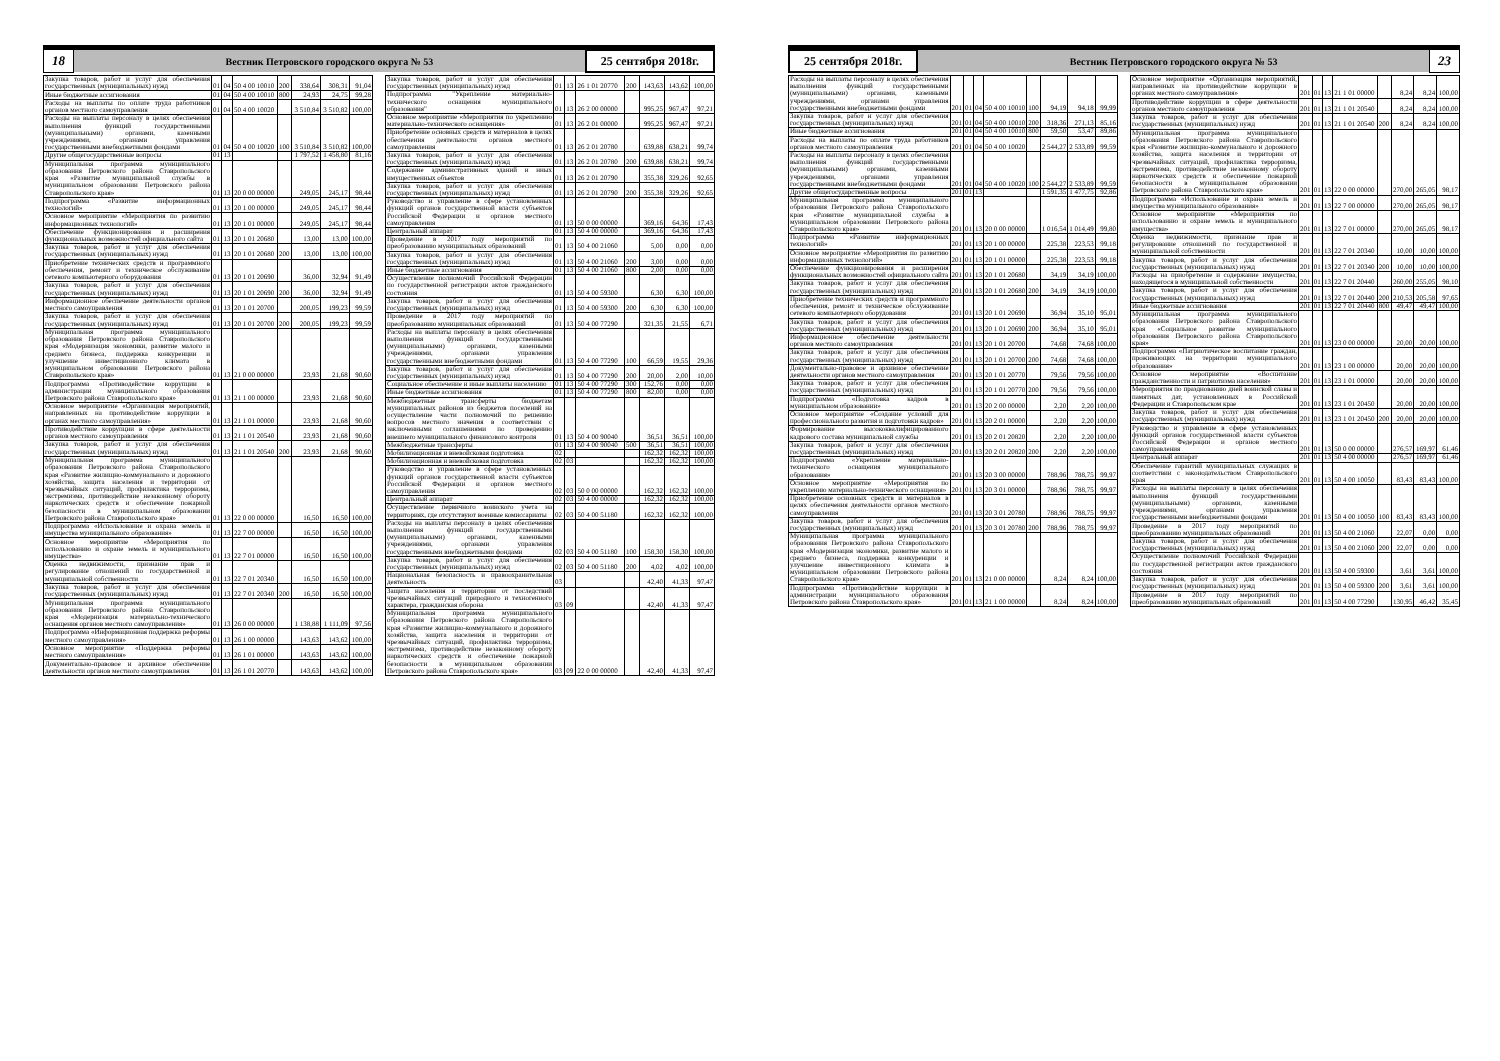18 Вестник Петровского городского округа № 53 25 сентября 2018г.
| Закупка товаров, работ и услуг для обеспечения государственных (муниципальных) нужд | 01 | 04 | 50 4 00 10010 | 200 | 338,64 | 308,31 | 91,04 |
| Иные бюджетные ассигнования | 01 | 04 | 50 4 00 10010 | 800 | 24,93 | 24,75 | 99,28 |
| Расходы на выплаты по оплате труда работников органов местного самоуправления | 01 | 04 | 50 4 00 10020 | | 3 510,84 | 3 510,82 | 100,00 |
| Расходы на выплаты персоналу в целях обеспечения выполнения функций государственными (муниципальными) органами, казенными учреждениями, органами управления государственными внебюджетными фондами | 01 | 04 | 50 4 00 10020 | 100 | 3 510,84 | 3 510,82 | 100,00 |
| Другие общегосударственные вопросы | 01 | 13 | | | 1 797,52 | 1 458,80 | 81,16 |
| Муниципальная программа муниципального образования Петровского района Ставропольского края «Развитие муниципальной службы в муниципальном образовании Петровского района Ставропольского края» | 01 | 13 | 20 0 00 00000 | | 249,05 | 245,17 | 98,44 |
| Подпрограмма «Развитие информационных технологий» | 01 | 13 | 20 1 00 00000 | | 249,05 | 245,17 | 98,44 |
| Основное мероприятие «Мероприятия по развитию информационных технологий» | 01 | 13 | 20 1 01 00000 | | 249,05 | 245,17 | 98,44 |
| Обеспечение функционирования и расширения функциональных возможностей официального сайта | 01 | 13 | 20 1 01 20680 | | 13,00 | 13,00 | 100,00 |
| Закупка товаров, работ и услуг для обеспечения государственных (муниципальных) нужд | 01 | 13 | 20 1 01 20680 | 200 | 13,00 | 13,00 | 100,00 |
| Приобретение технических средств и программного обеспечения, ремонт и техническое обслуживание сетевого компьютерного оборудования | 01 | 13 | 20 1 01 20690 | | 36,00 | 32,94 | 91,49 |
| Закупка товаров, работ и услуг для обеспечения государственных (муниципальных) нужд | 01 | 13 | 20 1 01 20690 | 200 | 36,00 | 32,94 | 91,49 |
| Информационное обеспечение деятельности органов местного самоуправления | 01 | 13 | 20 1 01 20700 | | 200,05 | 199,23 | 99,59 |
| Закупка товаров, работ и услуг для обеспечения государственных (муниципальных) нужд | 01 | 13 | 20 1 01 20700 | 200 | 200,05 | 199,23 | 99,59 |
| Муниципальная программа муниципального образования Петровского района Ставропольского края «Модернизация экономики, развитие малого и среднего бизнеса, поддержка конкуренции и улучшение инвестиционного климата в муниципальном образовании Петровского района Ставропольского края» | 01 | 13 | 21 0 00 00000 | | 23,93 | 21,68 | 90,60 |
| Подпрограмма «Противодействие коррупции в администрации муниципального образования Петровского района Ставропольского края» | 01 | 13 | 21 1 00 00000 | | 23,93 | 21,68 | 90,60 |
| Основное мероприятие «Организация мероприятий, направленных на противодействие коррупции в органах местного самоуправления» | 01 | 13 | 21 1 01 00000 | | 23,93 | 21,68 | 90,60 |
| Противодействие коррупции в сфере деятельности органов местного самоуправления | 01 | 13 | 21 1 01 20540 | | 23,93 | 21,68 | 90,60 |
| Закупка товаров, работ и услуг для обеспечения государственных (муниципальных) нужд | 01 | 13 | 21 1 01 20540 | 200 | 23,93 | 21,68 | 90,60 |
| Муниципальная программа муниципального образования Петровского района Ставропольского края «Развитие жилищно-коммунального и дорожного хозяйства, защита населения и территории от чрезвычайных ситуаций, профилактика терроризма, экстремизма, противодействие незаконному обороту наркотических средств и обеспечение пожарной безопасности в муниципальном образовании Петровского района Ставропольского края» | 01 | 13 | 22 0 00 00000 | | 16,50 | 16,50 | 100,00 |
| Подпрограмма «Использование и охрана земель и имущества муниципального образования» | 01 | 13 | 22 7 00 00000 | | 16,50 | 16,50 | 100,00 |
| Основное мероприятие «Мероприятия по использованию и охране земель и муниципального имущества» | 01 | 13 | 22 7 01 00000 | | 16,50 | 16,50 | 100,00 |
| Оценка недвижимости, признание прав и регулирование отношений по государственной и муниципальной собственности | 01 | 13 | 22 7 01 20340 | | 16,50 | 16,50 | 100,00 |
| Закупка товаров, работ и услуг для обеспечения государственных (муниципальных) нужд | 01 | 13 | 22 7 01 20340 | 200 | 16,50 | 16,50 | 100,00 |
| Муниципальная программа муниципального образования Петровского района Ставропольского края «Модернизация материально-технического оснащения органов местного самоуправления» | 01 | 13 | 26 0 00 00000 | | 1 138,88 | 1 111,09 | 97,56 |
| Подпрограмма «Информационная поддержка реформы местного самоуправления» | 01 | 13 | 26 1 00 00000 | | 143,63 | 143,62 | 100,00 |
| Основное мероприятие «Поддержка реформы местного самоуправления» | 01 | 13 | 26 1 01 00000 | | 143,63 | 143,62 | 100,00 |
| Документально-правовое и архивное обеспечение деятельности органов местного самоуправления | 01 | 13 | 26 1 01 20770 | | 143,63 | 143,62 | 100,00 |
| Закупка товаров, работ и услуг для обеспечения государственных (муниципальных) нужд | 01 | 13 | 26 1 01 20770 | 200 | 143,63 | 143,62 | 100,00 |
| Подпрограмма "Укрепление материально-технического оснащения муниципального образования" | 01 | 13 | 26 2 00 00000 | | 995,25 | 967,47 | 97,21 |
| Основное мероприятие «Мероприятия по укреплению материально-технического оснащения» | 01 | 13 | 26 2 01 00000 | | 995,25 | 967,47 | 97,21 |
| Приобретение основных средств и материалов в целях обеспечения деятельности органов местного самоуправления | 01 | 13 | 26 2 01 20780 | | 639,88 | 638,21 | 99,74 |
| Закупка товаров, работ и услуг для обеспечения государственных (муниципальных) нужд | 01 | 13 | 26 2 01 20780 | 200 | 639,88 | 638,21 | 99,74 |
| Содержание административных зданий и иных имущественных объектов | 01 | 13 | 26 2 01 20790 | | 355,38 | 329,26 | 92,65 |
| Закупка товаров, работ и услуг для обеспечения государственных (муниципальных) нужд | 01 | 13 | 26 2 01 20790 | 200 | 355,38 | 329,26 | 92,65 |
| Руководство и управление в сфере установленных функций органов государственной власти субъектов Российской Федерации и органов местного самоуправления | 01 | 13 | 50 0 00 00000 | | 369,16 | 64,36 | 17,43 |
| Центральный аппарат | 01 | 13 | 50 4 00 00000 | | 369,16 | 64,36 | 17,43 |
| Проведение в 2017 году мероприятий по преобразованию муниципальных образований | 01 | 13 | 50 4 00 21060 | | 5,00 | 0,00 | 0,00 |
| Закупка товаров, работ и услуг для обеспечения государственных (муниципальных) нужд | 01 | 13 | 50 4 00 21060 | 200 | 3,00 | 0,00 | 0,00 |
| Иные бюджетные ассигнования | 01 | 13 | 50 4 00 21060 | 800 | 2,00 | 0,00 | 0,00 |
| Осуществление полномочий Российской Федерации по государственной регистрации актов гражданского состояния | 01 | 13 | 50 4 00 59300 | | 6,30 | 6,30 | 100,00 |
| Закупка товаров, работ и услуг для обеспечения государственных (муниципальных) нужд | 01 | 13 | 50 4 00 59300 | 200 | 6,30 | 6,30 | 100,00 |
| Проведение в 2017 году мероприятий по преобразованию муниципальных образований | 01 | 13 | 50 4 00 77290 | | 321,35 | 21,55 | 6,71 |
| Расходы на выплаты персоналу в целях обеспечения выполнения функций государственными (муниципальными) органами, казенными учреждениями, органами управления государственными внебюджетными фондами | 01 | 13 | 50 4 00 77290 | 100 | 66,59 | 19,55 | 29,36 |
| Закупка товаров, работ и услуг для обеспечения государственных (муниципальных) нужд | 01 | 13 | 50 4 00 77290 | 200 | 20,00 | 2,00 | 10,00 |
| Социальное обеспечение и иные выплаты населению | 01 | 13 | 50 4 00 77290 | 300 | 152,76 | 0,00 | 0,00 |
| Иные бюджетные ассигнования | 01 | 13 | 50 4 00 77290 | 800 | 82,00 | 0,00 | 0,00 |
| Межбюджетные трансферты бюджетам муниципальных районов из бюджетов поселений на осуществление части полномочий по решению вопросов местного значения в соответствии с заключенными соглашениями по проведению внешнего муниципального финансового контроля | 01 | 13 | 50 4 00 90040 | | 36,51 | 36,51 | 100,00 |
| Межбюджетные трансферты | 01 | 13 | 50 4 00 90040 | 500 | 36,51 | 36,51 | 100,00 |
| Мобилизационная и вневойсковая подготовка | 02 | | | | 162,32 | 162,32 | 100,00 |
| Мобилизационная и вневойсковая подготовка | 02 | 03 | | | 162,32 | 162,32 | 100,00 |
| Руководство и управление в сфере установленных функций органов государственной власти субъектов Российской Федерации и органов местного самоуправления | 02 | 03 | 50 0 00 00000 | | 162,32 | 162,32 | 100,00 |
| Центральный аппарат | 02 | 03 | 50 4 00 00000 | | 162,32 | 162,32 | 100,00 |
| Осуществление первичного воинского учета на территориях, где отсутствуют военные комиссариаты | 02 | 03 | 50 4 00 51180 | | 162,32 | 162,32 | 100,00 |
| Расходы на выплаты персоналу в целях обеспечения выполнения функций государственными (муниципальными) органами, казенными учреждениями, органами управления государственными внебюджетными фондами | 02 | 03 | 50 4 00 51180 | 100 | 158,30 | 158,30 | 100,00 |
| Закупка товаров, работ и услуг для обеспечения государственных (муниципальных) нужд | 02 | 03 | 50 4 00 51180 | 200 | 4,02 | 4,02 | 100,00 |
| Национальная безопасность и правоохранительная деятельность | 03 | | | | 42,40 | 41,33 | 97,47 |
| Защита населения и территории от последствий чрезвычайных ситуаций природного и техногенного характера, гражданская оборона | 03 | 09 | | | 42,40 | 41,33 | 97,47 |
| Муниципальная программа муниципального образования Петровского района Ставропольского края «Развитие жилищно-коммунального и дорожного хозяйства, защита населения и территории от чрезвычайных ситуаций, профилактика терроризма, экстремизма, противодействие незаконному обороту наркотических средств и обеспечение пожарной безопасности в муниципальном образовании Петровского района Ставропольского края» | 03 | 09 | 22 0 00 00000 | | 42,40 | 41,33 | 97,47 |
25 сентября 2018г. Вестник Петровского городского округа № 53 23
| Расходы на выплаты персоналу в целях обеспечения выполнения функций государственными (муниципальными) органами, казенными учреждениями, органами управления государственными внебюджетными фондами | 201 | 01 | 04 | 50 4 00 10010 | 100 | 94,19 | 94,18 | 99,99 |
| Закупка товаров, работ и услуг для обеспечения государственных (муниципальных) нужд | 201 | 01 | 04 | 50 4 00 10010 | 200 | 318,36 | 271,13 | 85,16 |
| Иные бюджетные ассигнования | 201 | 01 | 04 | 50 4 00 10010 | 800 | 59,50 | 53,47 | 89,86 |
| Расходы на выплаты по оплате труда работников органов местного самоуправления | 201 | 01 | 04 | 50 4 00 10020 | | 2 544,27 | 2 533,89 | 99,59 |
| Расходы на выплаты персоналу в целях обеспечения выполнения функций государственными (муниципальными) органами, казенными учреждениями, органами управления государственными внебюджетными фондами | 201 | 01 | 04 | 50 4 00 10020 | 100 | 2 544,27 | 2 533,89 | 99,59 |
| Другие общегосударственные вопросы | 201 | 01 | 13 | | | 1 591,35 | 1 477,75 | 92,86 |
| Муниципальная программа муниципального образования Петровского района Ставропольского края «Развитие муниципальной службы в муниципальном образовании Петровского района Ставропольского края» | 201 | 01 | 13 | 20 0 00 00000 | | 1 016,54 | 1 014,49 | 99,80 |
| Подпрограмма «Развитие информационных технологий» | 201 | 01 | 13 | 20 1 00 00000 | | 225,38 | 223,53 | 99,18 |
| Основное мероприятие «Мероприятия по развитию информационных технологий» | 201 | 01 | 13 | 20 1 01 00000 | | 225,38 | 223,53 | 99,18 |
| Обеспечение функционирования и расширения функциональных возможностей официального сайта | 201 | 01 | 13 | 20 1 01 20680 | | 34,19 | 34,19 | 100,00 |
| Закупка товаров, работ и услуг для обеспечения государственных (муниципальных) нужд | 201 | 01 | 13 | 20 1 01 20680 | 200 | 34,19 | 34,19 | 100,00 |
| Приобретение технических средств и программного обеспечения, ремонт и техническое обслуживание сетевого компьютерного оборудования | 201 | 01 | 13 | 20 1 01 20690 | | 36,94 | 35,10 | 95,01 |
| Закупка товаров, работ и услуг для обеспечения государственных (муниципальных) нужд | 201 | 01 | 13 | 20 1 01 20690 | 200 | 36,94 | 35,10 | 95,01 |
| Информационное обеспечение деятельности органов местного самоуправления | 201 | 01 | 13 | 20 1 01 20700 | | 74,68 | 74,68 | 100,00 |
| Закупка товаров, работ и услуг для обеспечения государственных (муниципальных) нужд | 201 | 01 | 13 | 20 1 01 20700 | 200 | 74,68 | 74,68 | 100,00 |
| Документально-правовое и архивное обеспечение деятельности органов местного самоуправления | 201 | 01 | 13 | 20 1 01 20770 | | 79,56 | 79,56 | 100,00 |
| Закупка товаров, работ и услуг для обеспечения государственных (муниципальных) нужд | 201 | 01 | 13 | 20 1 01 20770 | 200 | 79,56 | 79,56 | 100,00 |
| Подпрограмма «Подготовка кадров в муниципальном образовании» | 201 | 01 | 13 | 20 2 00 00000 | | 2,20 | 2,20 | 100,00 |
| Основное мероприятие «Создание условий для профессионального развития и подготовки кадров» | 201 | 01 | 13 | 20 2 01 00000 | | 2,20 | 2,20 | 100,00 |
| Формирование высококвалифицированного кадрового состава муниципальной службы | 201 | 01 | 13 | 20 2 01 20820 | | 2,20 | 2,20 | 100,00 |
| Закупка товаров, работ и услуг для обеспечения государственных (муниципальных) нужд | 201 | 01 | 13 | 20 2 01 20820 | 200 | 2,20 | 2,20 | 100,00 |
| Подпрограмма «Укрепление материально-технического оснащения муниципального образования» | 201 | 01 | 13 | 20 3 00 00000 | | 788,96 | 788,75 | 99,97 |
| Основное мероприятие «Мероприятия по укреплению материально-технического оснащения» | 201 | 01 | 13 | 20 3 01 00000 | | 788,96 | 788,75 | 99,97 |
| Приобретение основных средств и материалов в целях обеспечения деятельности органов местного самоуправления | 201 | 01 | 13 | 20 3 01 20780 | | 788,96 | 788,75 | 99,97 |
| Закупка товаров, работ и услуг для обеспечения государственных (муниципальных) нужд | 201 | 01 | 13 | 20 3 01 20780 | 200 | 788,96 | 788,75 | 99,97 |
| Муниципальная программа муниципального образования Петровского района Ставропольского края «Модернизация экономики, развитие малого и среднего бизнеса, поддержка конкуренции и улучшение инвестиционного климата в муниципальном образовании Петровского района Ставропольского края» | 201 | 01 | 13 | 21 0 00 00000 | | 8,24 | 8,24 | 100,00 |
| Подпрограмма «Противодействие коррупции в администрации муниципального образования Петровского района Ставропольского края» | 201 | 01 | 13 | 21 1 00 00000 | | 8,24 | 8,24 | 100,00 |
| Основное мероприятие «Организация мероприятий, направленных на противодействие коррупции в органах местного самоуправления» | 201 | 01 | 13 | 21 1 01 00000 | | 8,24 | 8,24 | 100,00 |
| Противодействие коррупции в сфере деятельности органов местного самоуправления | 201 | 01 | 13 | 21 1 01 20540 | | 8,24 | 8,24 | 100,00 |
| Закупка товаров, работ и услуг для обеспечения государственных (муниципальных) нужд | 201 | 01 | 13 | 21 1 01 20540 | 200 | 8,24 | 8,24 | 100,00 |
| Муниципальная программа муниципального образования Петровского района Ставропольского края «Развитие жилищно-коммунального и дорожного хозяйства, защита населения и территории от чрезвычайных ситуаций, профилактика терроризма, экстремизма, противодействие незаконному обороту наркотических средств и обеспечение пожарной безопасности в муниципальном образовании Петровского района Ставропольского края» | 201 | 01 | 13 | 22 0 00 00000 | | 270,00 | 265,05 | 98,17 |
| Подпрограмма «Использование и охрана земель и имущества муниципального образования» | 201 | 01 | 13 | 22 7 00 00000 | | 270,00 | 265,05 | 98,17 |
| Основное мероприятие «Мероприятия по использованию и охране земель и муниципального имущества» | 201 | 01 | 13 | 22 7 01 00000 | | 270,00 | 265,05 | 98,17 |
| Оценка недвижимости, признание прав и регулирование отношений по государственной и муниципальной собственности | 201 | 01 | 13 | 22 7 01 20340 | | 10,00 | 10,00 | 100,00 |
| Закупка товаров, работ и услуг для обеспечения государственных (муниципальных) нужд | 201 | 01 | 13 | 22 7 01 20340 | 200 | 10,00 | 10,00 | 100,00 |
| Расходы на приобретение и содержание имущества, находящегося в муниципальной собственности | 201 | 01 | 13 | 22 7 01 20440 | | 260,00 | 255,05 | 98,10 |
| Закупка товаров, работ и услуг для обеспечения государственных (муниципальных) нужд | 201 | 01 | 13 | 22 7 01 20440 | 200 | 210,53 | 205,58 | 97,65 |
| Иные бюджетные ассигнования | 201 | 01 | 13 | 22 7 01 20440 | 800 | 49,47 | 49,47 | 100,00 |
| Муниципальная программа муниципального образования Петровского района Ставропольского края «Социальное развитие муниципального образования Петровского района Ставропольского края» | 201 | 01 | 13 | 23 0 00 00000 | | 20,00 | 20,00 | 100,00 |
| Подпрограмма «Патриотическое воспитание граждан, проживающих на территории муниципального образования» | 201 | 01 | 13 | 23 1 00 00000 | | 20,00 | 20,00 | 100,00 |
| Основное мероприятие «Воспитание гражданственности и патриотизма населения» | 201 | 01 | 13 | 23 1 01 00000 | | 20,00 | 20,00 | 100,00 |
| Мероприятия по празднованию дней воинской славы и памятных дат, установленных в Российской Федерации и Ставропольском крае | 201 | 01 | 13 | 23 1 01 20450 | | 20,00 | 20,00 | 100,00 |
| Закупка товаров, работ и услуг для обеспечения государственных (муниципальных) нужд | 201 | 01 | 13 | 23 1 01 20450 | 200 | 20,00 | 20,00 | 100,00 |
| Руководство и управление в сфере установленных функций органов государственной власти субъектов Российской Федерации и органов местного самоуправления | 201 | 01 | 13 | 50 0 00 00000 | | 276,57 | 169,97 | 61,46 |
| Центральный аппарат | 201 | 01 | 13 | 50 4 00 00000 | | 276,57 | 169,97 | 61,46 |
| Обеспечение гарантий муниципальных служащих в соответствии с законодательством Ставропольского края | 201 | 01 | 13 | 50 4 00 10050 | | 83,43 | 83,43 | 100,00 |
| Расходы на выплаты персоналу в целях обеспечения выполнения функций государственными (муниципальными) органами, казенными учреждениями, органами управления государственными внебюджетными фондами | 201 | 01 | 13 | 50 4 00 10050 | 100 | 83,43 | 83,43 | 100,00 |
| Проведение в 2017 году мероприятий по преобразованию муниципальных образований | 201 | 01 | 13 | 50 4 00 21060 | | 22,07 | 0,00 | 0,00 |
| Закупка товаров, работ и услуг для обеспечения государственных (муниципальных) нужд | 201 | 01 | 13 | 50 4 00 21060 | 200 | 22,07 | 0,00 | 0,00 |
| Осуществление полномочий Российской Федерации по государственной регистрации актов гражданского состояния | 201 | 01 | 13 | 50 4 00 59300 | | 3,61 | 3,61 | 100,00 |
| Закупка товаров, работ и услуг для обеспечения государственных (муниципальных) нужд | 201 | 01 | 13 | 50 4 00 59300 | 200 | 3,61 | 3,61 | 100,00 |
| Проведение в 2017 году мероприятий по преобразованию муниципальных образований | 201 | 01 | 13 | 50 4 00 77290 | | 130,95 | 46,42 | 35,45 |